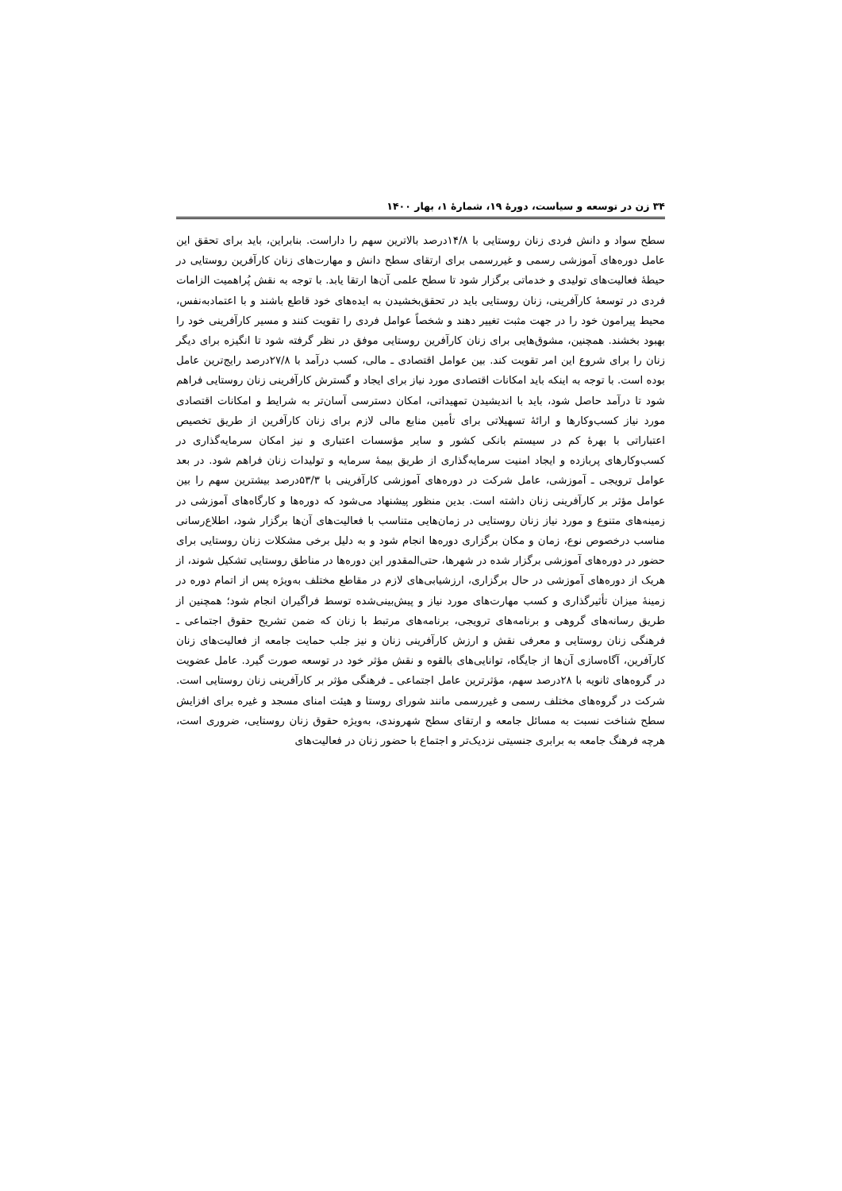۳۴ زن در توسعه و سیاست، دورهٔ ۱۹، شمارهٔ ۱، بهار ۱۴۰۰
سطح سواد و دانش فردی زنان روستایی با ۱۴/۸درصد بالاترین سهم را داراست. بنابراین، باید برای تحقق این عامل دوره‌های آموزشی رسمی و غیررسمی برای ارتقای سطح دانش و مهارت‌های زنان کارآفرین روستایی در حیطهٔ فعالیت‌های تولیدی و خدماتی برگزار شود تا سطح علمی آن‌ها ارتقا یابد. با توجه به نقش پُراهمیت الزامات فردی در توسعهٔ کارآفرینی، زنان روستایی باید در تحقق‌بخشیدن به ایده‌های خود قاطع باشند و با اعتمادبه‌نفس، محیط پیرامون خود را در جهت مثبت تغییر دهند و شخصاً عوامل فردی را تقویت کنند و مسیر کارآفرینی خود را بهبود بخشند. همچنین، مشوق‌هایی برای زنان کارآفرین روستایی موفق در نظر گرفته شود تا انگیزه برای دیگر زنان را برای شروع این امر تقویت کند. بین عوامل اقتصادی ـ مالی، کسب درآمد با ۲۷/۸درصد رایج‌ترین عامل بوده است. با توجه به اینکه باید امکانات اقتصادی مورد نیاز برای ایجاد و گسترش کارآفرینی زنان روستایی فراهم شود تا درآمد حاصل شود، باید با اندیشیدن تمهیداتی، امکان دسترسی آسان‌تر به شرایط و امکانات اقتصادی مورد نیاز کسب‌وکارها و ارائهٔ تسهیلاتی برای تأمین منابع مالی لازم برای زنان کارآفرین از طریق تخصیص اعتباراتی با بهرهٔ کم در سیستم بانکی کشور و سایر مؤسسات اعتباری و نیز امکان سرمایه‌گذاری در کسب‌وکارهای پربازده و ایجاد امنیت سرمایه‌گذاری از طریق بیمهٔ سرمایه و تولیدات زنان فراهم شود. در بعد عوامل ترویجی ـ آموزشی، عامل شرکت در دوره‌های آموزشی کارآفرینی با ۵۳/۳درصد بیشترین سهم را بین عوامل مؤثر بر کارآفرینی زنان داشته است. بدین منظور پیشنهاد می‌شود که دوره‌ها و کارگاه‌های آموزشی در زمینه‌های متنوع و مورد نیاز زنان روستایی در زمان‌هایی متناسب با فعالیت‌های آن‌ها برگزار شود، اطلاع‌رسانی مناسب درخصوص نوع، زمان و مکان برگزاری دوره‌ها انجام شود و به دلیل برخی مشکلات زنان روستایی برای حضور در دوره‌های آموزشی برگزار شده در شهرها، حتی‌المقدور این دوره‌ها در مناطق روستایی تشکیل شوند، از هریک از دوره‌های آموزشی در حال برگزاری، ارزشیابی‌های لازم در مقاطع مختلف به‌ویژه پس از اتمام دوره در زمینهٔ میزان تأثیرگذاری و کسب مهارت‌های مورد نیاز و پیش‌بینی‌شده توسط فراگیران انجام شود؛ همچنین از طریق رسانه‌های گروهی و برنامه‌های ترویجی، برنامه‌های مرتبط با زنان که ضمن تشریح حقوق اجتماعی ـ فرهنگی زنان روستایی و معرفی نقش و ارزش کارآفرینی زنان و نیز جلب حمایت جامعه از فعالیت‌های زنان کارآفرین، آگاه‌سازی آن‌ها از جایگاه، توانایی‌های بالقوه و نقش مؤثر خود در توسعه صورت گیرد. عامل عضویت در گروه‌های ثانویه با ۲۸درصد سهم، مؤثرترین عامل اجتماعی ـ فرهنگی مؤثر بر کارآفرینی زنان روستایی است. شرکت در گروه‌های مختلف رسمی و غیررسمی مانند شورای روستا و هیئت امنای مسجد و غیره برای افزایش سطح شناخت نسبت به مسائل جامعه و ارتقای سطح شهروندی، به‌ویژه حقوق زنان روستایی، ضروری است، هرچه فرهنگ جامعه به برابری جنسیتی نزدیک‌تر و اجتماع با حضور زنان در فعالیت‌های